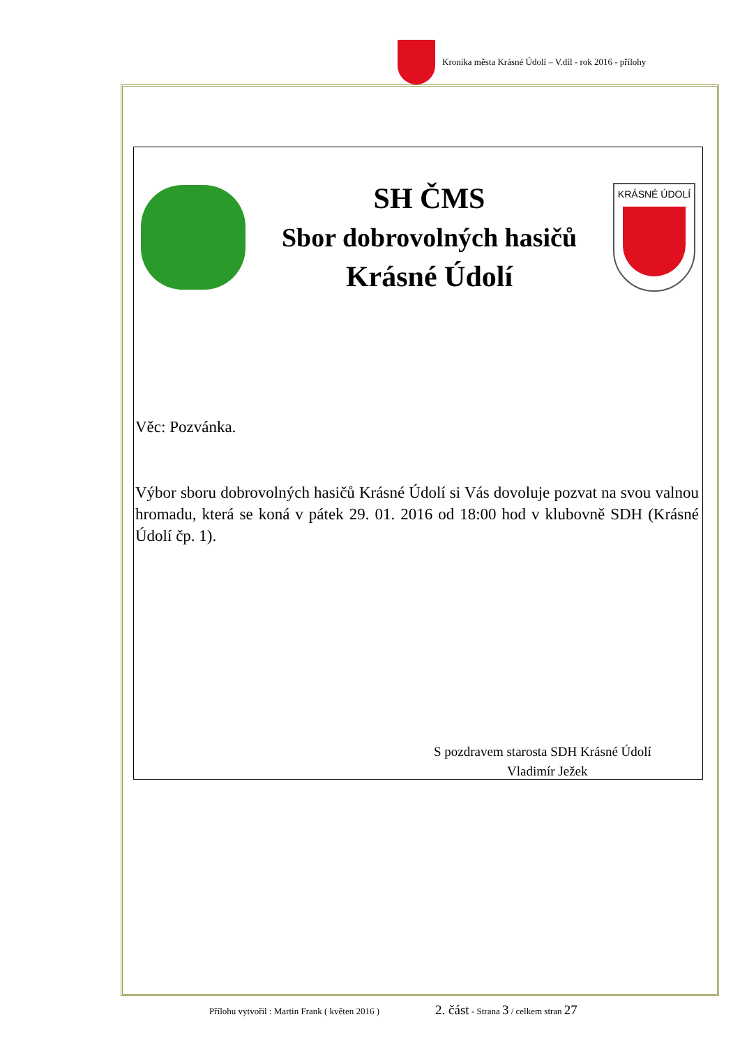Kronika města Krásné Údolí – V.díl - rok 2016 - přílohy
SH ČMS
Sbor dobrovolných hasičů
Krásné Údolí
KRÁSNÉ ÚDOLÍ
Věc: Pozvánka.
Výbor sboru dobrovolných hasičů Krásné Údolí si Vás dovoluje pozvat na svou valnou hromadu, která se koná v pátek 29. 01. 2016 od 18:00 hod v klubovně SDH (Krásné Údolí čp. 1).
S pozdravem starosta SDH Krásné Údolí
Vladimír Ježek
Přílohu vytvořil : Martin Frank ( květen 2016 ) 2. část - Strana 3 / celkem stran 27